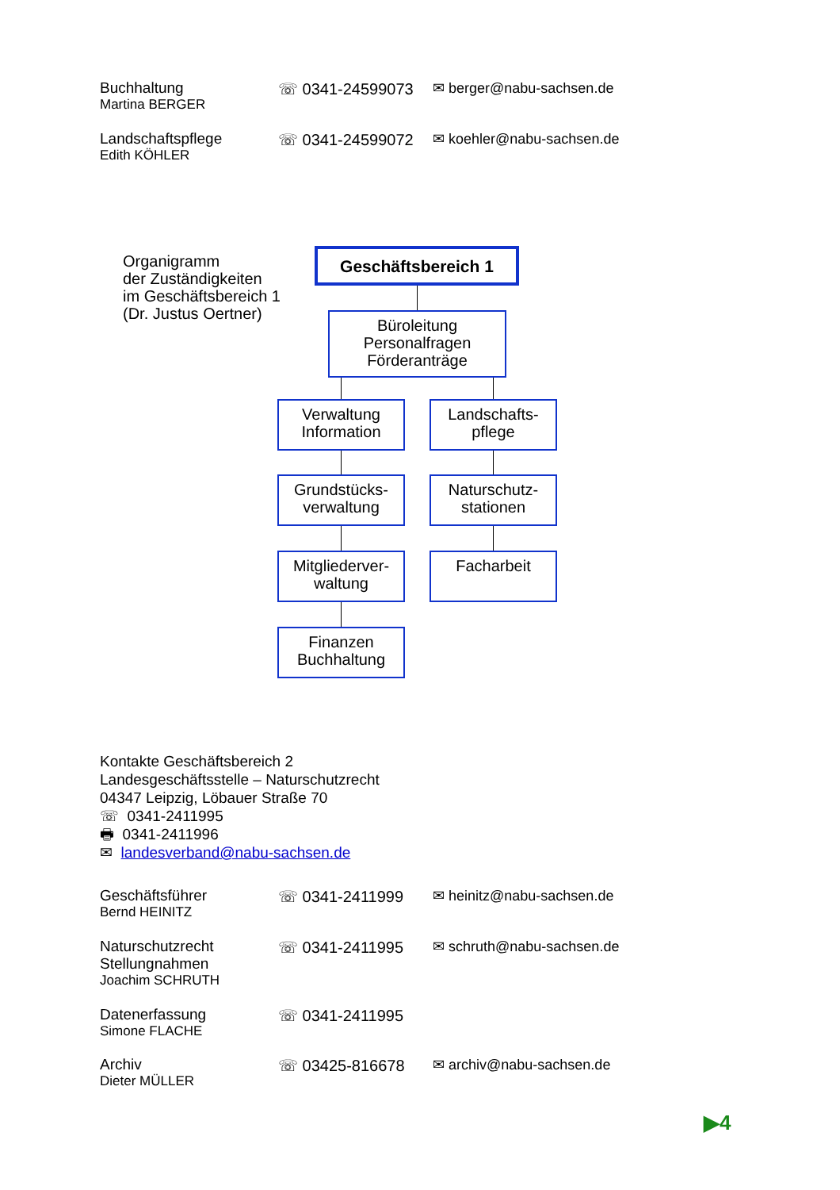Buchhaltung
Martina BERGER
☏ 0341-24599073 ✉ berger@nabu-sachsen.de
Landschaftspflege
Edith KÖHLER
☏ 0341-24599072 ✉ koehler@nabu-sachsen.de
Organigramm
der Zuständigkeiten
im Geschäftsbereich 1
(Dr. Justus Oertner)
Geschäftsbereich 1
Büroleitung
Personalfragen
Förderanträge
Verwaltung
Information
Landschafts-
pflege
Grundstücks-
verwaltung
Naturschutz-
stationen
Mitgliederver-
waltung
Facharbeit
Finanzen
Buchhaltung
Kontakte Geschäftsbereich 2
Landesgeschäftsstelle – Naturschutzrecht
04347 Leipzig, Löbauer Straße 70
☏ 0341-2411995
🖶 0341-2411996
✉ landesverband@nabu-sachsen.de
Geschäftsführer
Bernd HEINITZ
☏ 0341-2411999 ✉ heinitz@nabu-sachsen.de
Naturschutzrecht
Stellungnahmen
Joachim SCHRUTH
☏ 0341-2411995 ✉ schruth@nabu-sachsen.de
Datenerfassung
Simone FLACHE
☏ 0341-2411995
Archiv
Dieter MÜLLER
☏ 03425-816678 ✉ archiv@nabu-sachsen.de
▶4